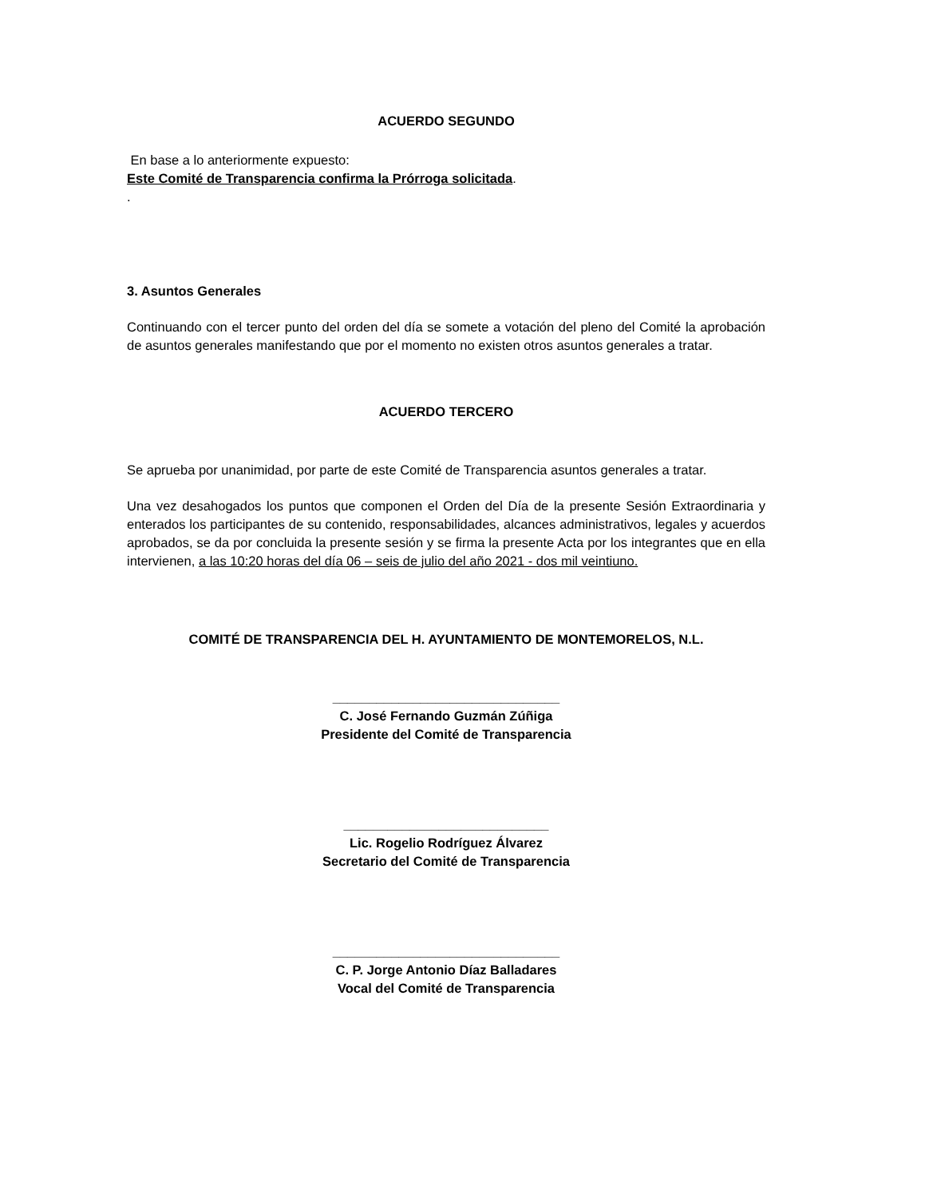ACUERDO SEGUNDO
En base a lo anteriormente expuesto:
Este Comité de Transparencia confirma la Prórroga solicitada.
.
3. Asuntos Generales
Continuando con el tercer punto del orden del día se somete a votación del pleno del Comité la aprobación de asuntos generales manifestando que por el momento no existen otros asuntos generales a tratar.
ACUERDO TERCERO
Se aprueba por unanimidad, por parte de este Comité de Transparencia asuntos generales a tratar.
Una vez desahogados los puntos que componen el Orden del Día de la presente Sesión Extraordinaria y enterados los participantes de su contenido, responsabilidades, alcances administrativos, legales y acuerdos aprobados, se da por concluida la presente sesión y se firma la presente Acta por los integrantes que en ella intervienen, a las 10:20 horas del día 06 – seis de julio del año 2021 - dos mil veintiuno.
COMITÉ DE TRANSPARENCIA DEL H. AYUNTAMIENTO DE MONTEMORELOS, N.L.
_______________________________
C. José Fernando Guzmán Zúñiga
Presidente del Comité de Transparencia
____________________________
Lic. Rogelio Rodríguez Álvarez
Secretario del Comité de Transparencia
_______________________________
C. P. Jorge Antonio Díaz Balladares
Vocal del Comité de Transparencia